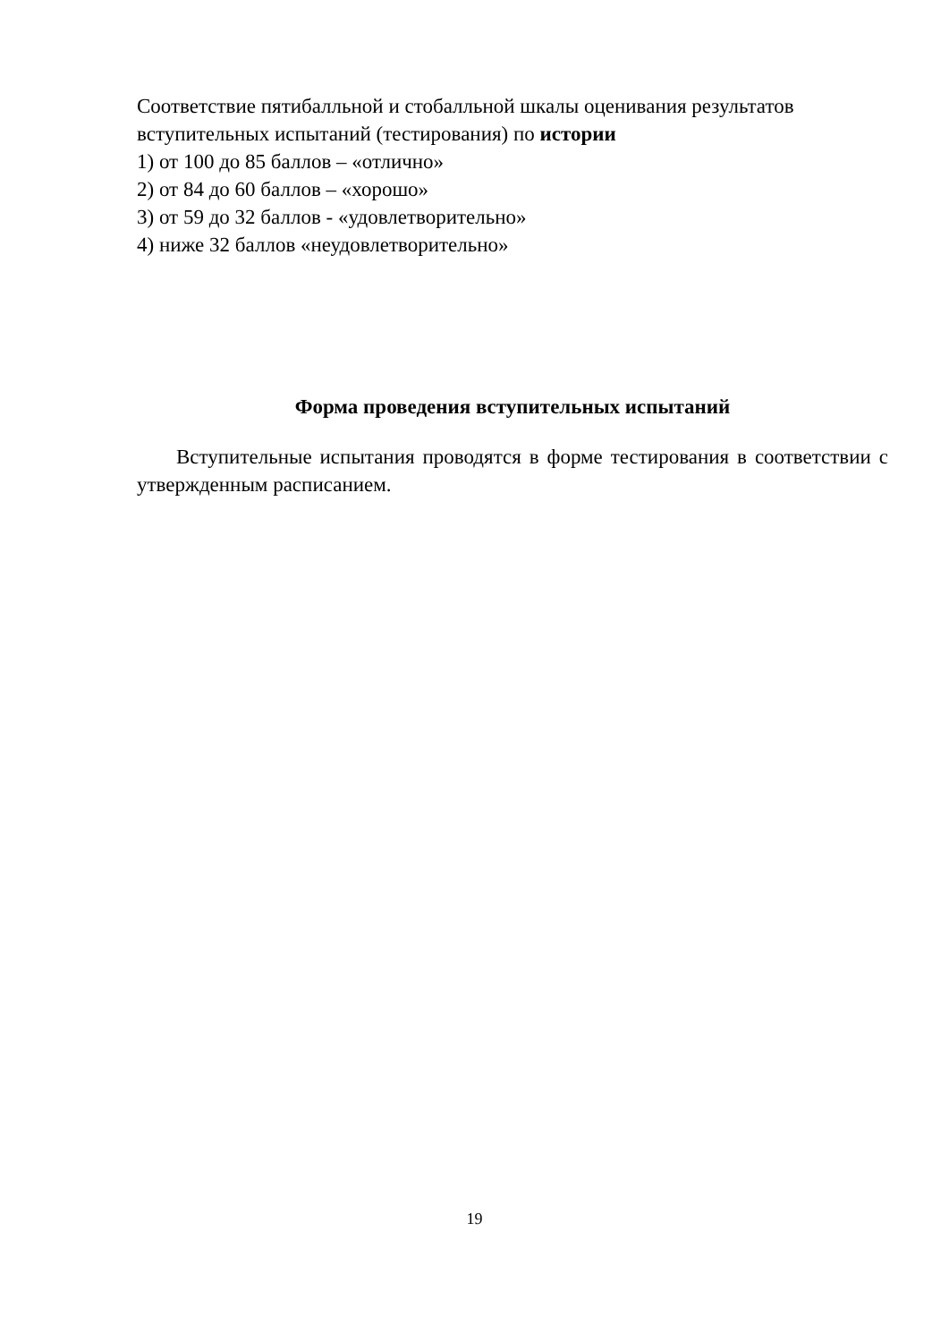Соответствие пятибалльной и стобалльной шкалы оценивания результатов вступительных испытаний (тестирования) по истории
1) от 100 до 85 баллов – «отлично»
2) от 84 до 60 баллов – «хорошо»
3) от 59 до 32 баллов - «удовлетворительно»
4) ниже 32 баллов «неудовлетворительно»
Форма проведения вступительных испытаний
Вступительные испытания проводятся в форме тестирования в соответствии с утвержденным расписанием.
19